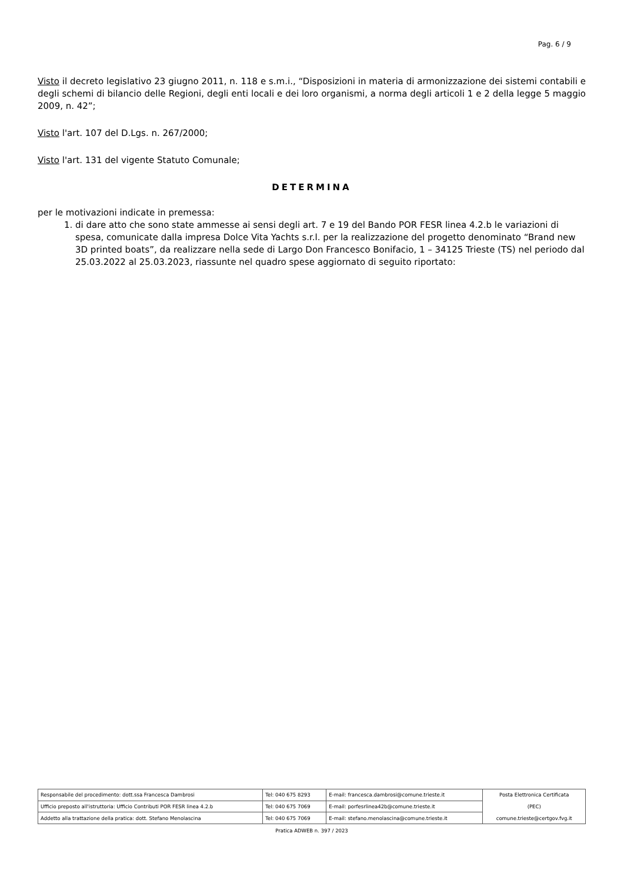Pag. 6 / 9
Visto il decreto legislativo 23 giugno 2011, n. 118 e s.m.i., “Disposizioni in materia di armonizzazione dei sistemi contabili e degli schemi di bilancio delle Regioni, degli enti locali e dei loro organismi, a norma degli articoli 1 e 2 della legge 5 maggio 2009, n. 42”;
Visto l'art. 107 del D.Lgs. n. 267/2000;
Visto l'art. 131 del vigente Statuto Comunale;
DETERMINA
per le motivazioni indicate in premessa:
1. di dare atto che sono state ammesse ai sensi degli art. 7 e 19 del Bando POR FESR linea 4.2.b le variazioni di spesa, comunicate dalla impresa Dolce Vita Yachts s.r.l. per la realizzazione del progetto denominato “Brand new 3D printed boats”, da realizzare nella sede di Largo Don Francesco Bonifacio, 1 – 34125 Trieste (TS) nel periodo dal 25.03.2022 al 25.03.2023, riassunte nel quadro spese aggiornato di seguito riportato:
| Responsabile del procedimento: dott.ssa Francesca Dambrosi | Tel: 040 675 8293 | E-mail: francesca.dambrosi@comune.trieste.it | Posta Elettronica Certificata (PEC) comune.trieste@certgov.fvg.it |
| Ufficio preposto all'istruttoria: Ufficio Contributi POR FESR linea 4.2.b | Tel: 040 675 7069 | E-mail: porfesrlinea42b@comune.trieste.it | |
| Addetto alla trattazione della pratica: dott. Stefano Menolascina | Tel: 040 675 7069 | E-mail: stefano.menolascina@comune.trieste.it | |
Pratica ADWEB n. 397 / 2023